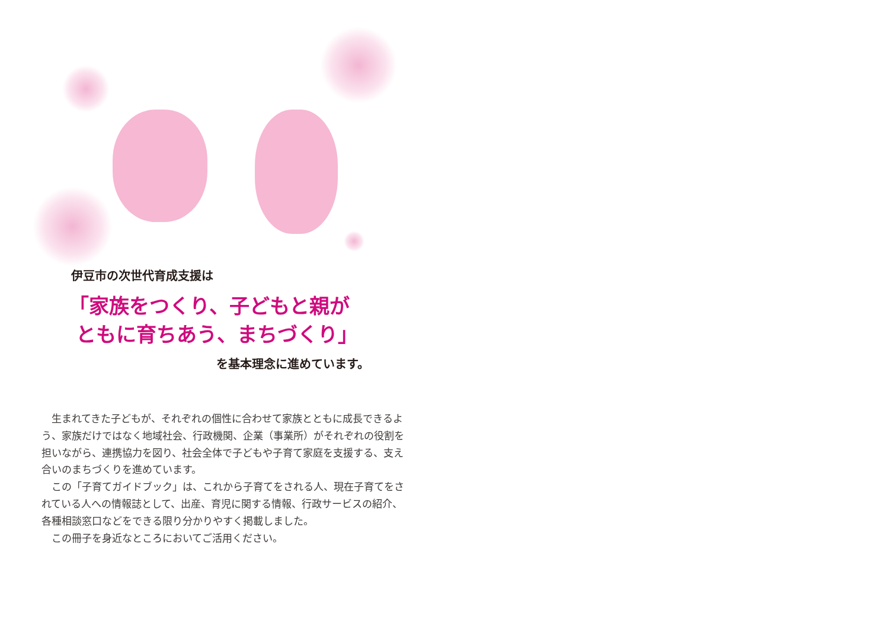伊豆市の次世代育成支援は
「家族をつくり、子どもと親が
ともに育ちあう、まちづくり」
を基本理念に進めています。
　生まれてきた子どもが、それぞれの個性に合わせて家族とともに成長できるよう、家族だけではなく地域社会、行政機関、企業（事業所）がそれぞれの役割を担いながら、連携協力を図り、社会全体で子どもや子育て家庭を支援する、支え合いのまちづくりを進めています。
　この「子育てガイドブック」は、これから子育てをされる人、現在子育てをされている人への情報誌として、出産、育児に関する情報、行政サービスの紹介、各種相談窓口などをできる限り分かりやすく掲載しました。
　この冊子を身近なところにおいてご活用ください。